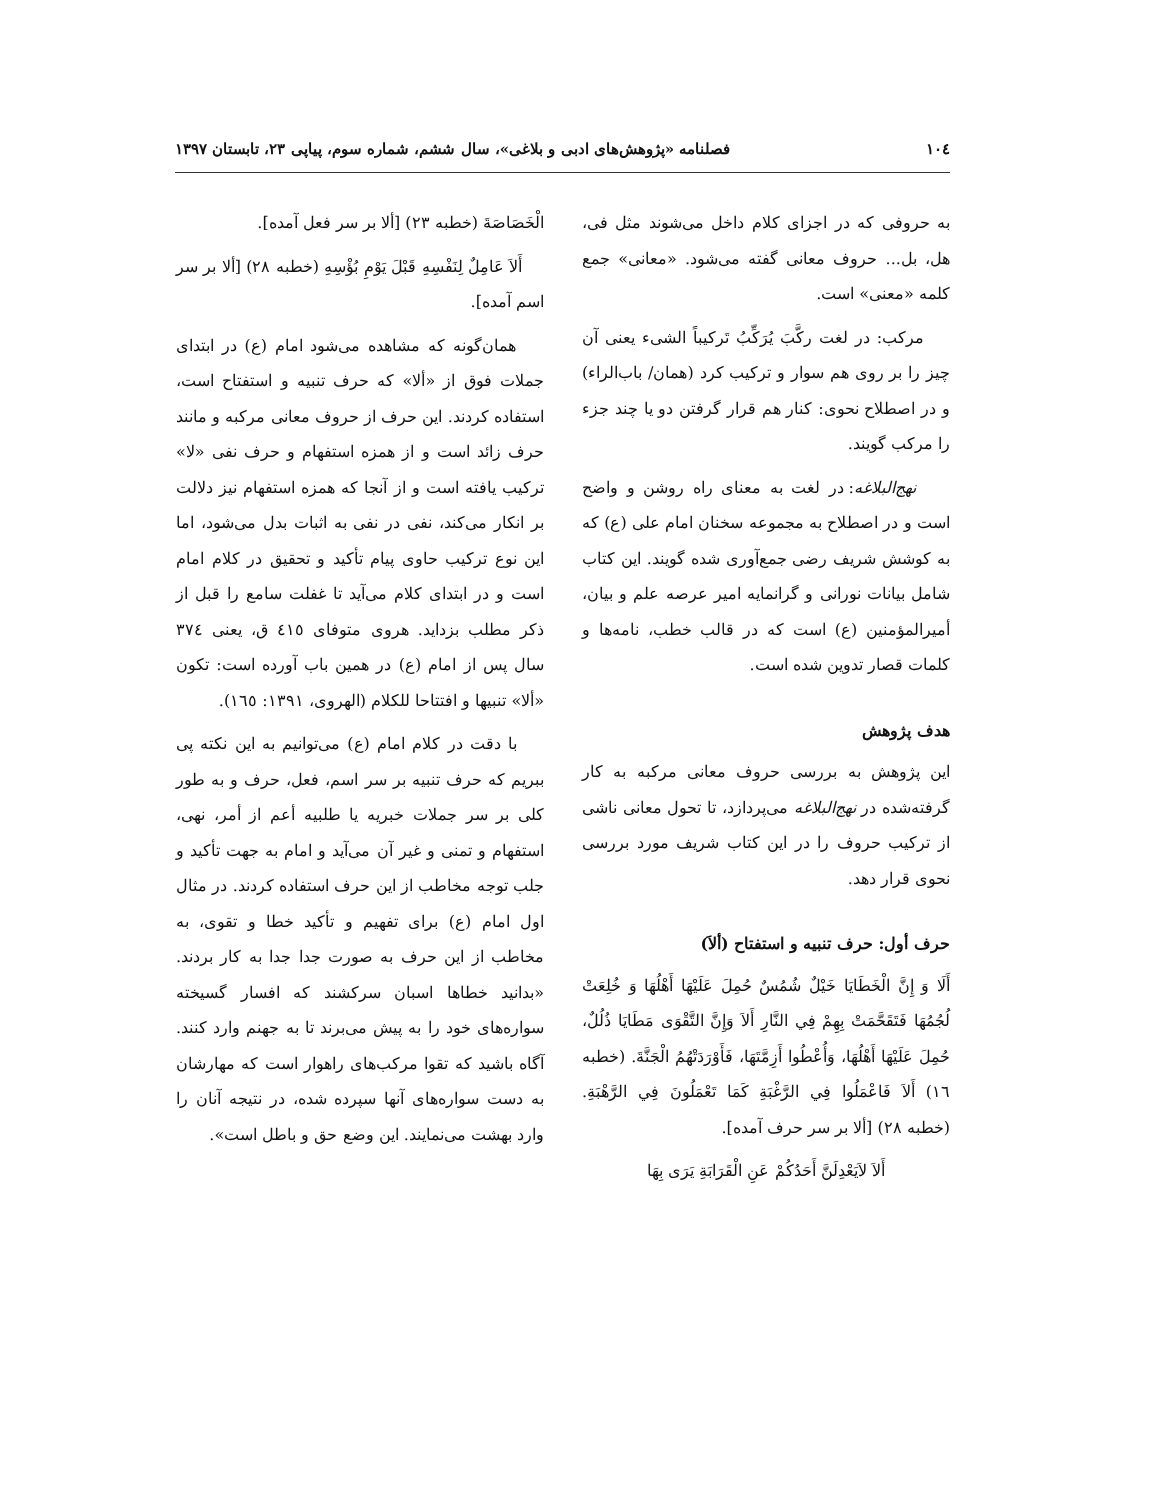۱۰٤ فصلنامه «پژوهش‌های ادبی و بلاغی»، سال ششم، شماره سوم، پیاپی ۲۳، تابستان ۱۳۹۷
به حروفی که در اجزای کلام داخل می‌شوند مثل فی، هل، بل... حروف معانی گفته می‌شود. «معانی» جمع کلمه «معنی» است.
مرکب: در لغت رکَّبَ یُرَکِّبُ تَرکیباً الشیء یعنی آن چیز را بر روی هم سوار و ترکیب کرد (همان/ باب‌الراء) و در اصطلاح نحوی: کنار هم قرار گرفتن دو یا چند جزء را مرکب گویند.
نهج‌البلاغه: در لغت به معنای راه روشن و واضح است و در اصطلاح به مجموعه سخنان امام علی (ع) که به کوشش شریف رضی جمع‌آوری شده گویند. این کتاب شامل بیانات نورانی و گرانمایه امیر عرصه علم و بیان، أمیرالمؤمنین (ع) است که در قالب خطب، نامه‌ها و کلمات قصار تدوین شده است.
هدف پژوهش
این پژوهش به بررسی حروف معانی مرکبه به کار گرفته‌شده در نهج‌البلاغه می‌پردازد، تا تحول معانی ناشی از ترکیب حروف را در این کتاب شریف مورد بررسی نحوی قرار دهد.
حرف أول: حرف تنبیه و استفتاح (ألاَ)
أَلَا وَ إِنَّ الْخَطَايَا خَيْلٌ شُمُسٌ حُمِلَ عَلَيْهَا أَهْلُهَا وَ خُلِعَتْ لُجُمُهَا فَتَقَحَّمَتْ بِهِمْ فِي النَّارِ أَلاَ وَإِنَّ التَّقْوَى مَطَايَا ذُلُلٌ، حُمِلَ عَلَيْهَا أَهْلُهَا، وَأُعْطُوا أَزِمَّتَهَا، فَأَوْرَدَتْهُمُ الْجَنَّةَ. (خطبه ١٦) أَلاَ فَاعْمَلُوا فِي الرَّغْبَةِ كَمَا تَعْمَلُونَ فِي الرَّهْبَةِ. (خطبه ٢٨) [ألا بر سر حرف آمده].
أَلاَ لاَيَعْدِلَنَّ أَحَدُكُمْ عَنِ الْقَرَابَةِ يَرَى بِهَا
الْخَصَاصَةَ (خطبه ٢٣) [ألا بر سر فعل آمده].
أَلاَ عَامِلٌ لِنَفْسِهِ قَبْلَ يَوْمِ بُؤْسِهِ (خطبه ٢٨) [ألا بر سر اسم آمده].
همان‌گونه که مشاهده می‌شود امام (ع) در ابتدای جملات فوق از «ألا» که حرف تنبیه و استفتاح است، استفاده کردند. این حرف از حروف معانی مرکبه و مانند حرف زائد است و از همزه استفهام و حرف نفی «لا» ترکیب یافته است و از آنجا که همزه استفهام نیز دلالت بر انکار می‌کند، نفی در نفی به اثبات بدل می‌شود، اما این نوع ترکیب حاوی پیام تأکید و تحقیق در کلام امام است و در ابتدای کلام می‌آید تا غفلت سامع را قبل از ذکر مطلب بزداید. هروی متوفای ٤١٥ ق، یعنی ٣٧٤ سال پس از امام (ع) در همین باب آورده است: تکون «ألا» تنبیها و افتتاحا للکلام (الهروی، ١٣٩١: ١٦٥).
با دقت در کلام امام (ع) می‌توانیم به این نکته پی ببریم که حرف تنبیه بر سر اسم، فعل، حرف و به طور کلی بر سر جملات خبریه یا طلبیه أعم از أمر، نهی، استفهام و تمنی و غیر آن می‌آید و امام به جهت تأکید و جلب توجه مخاطب از این حرف استفاده کردند. در مثال اول امام (ع) برای تفهیم و تأکید خطا و تقوی، به مخاطب از این حرف به صورت جدا جدا به کار بردند. «بدانید خطاها اسبان سرکشند که افسار گسیخته سواره‌های خود را به پیش می‌برند تا به جهنم وارد کنند. آگاه باشید که تقوا مرکب‌های راهوار است که مهارشان به دست سواره‌های آنها سپرده شده، در نتیجه آنان را وارد بهشت می‌نمایند. این وضع حق و باطل است».